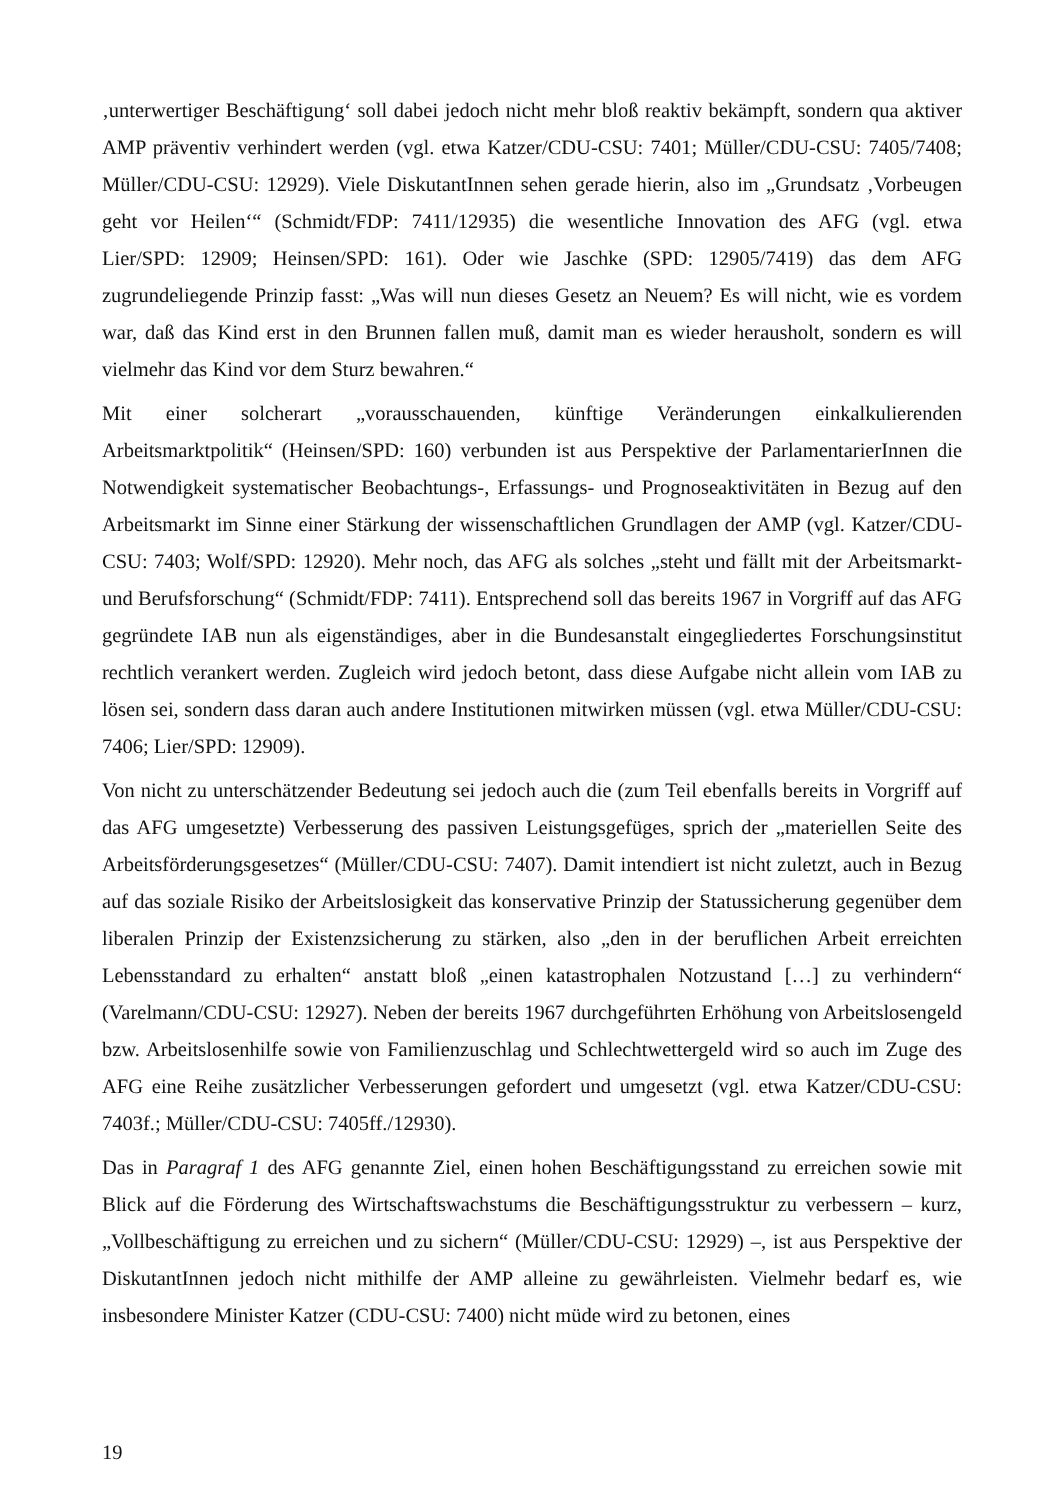‚unterwertiger Beschäftigung‘ soll dabei jedoch nicht mehr bloß reaktiv bekämpft, sondern qua aktiver AMP präventiv verhindert werden (vgl. etwa Katzer/CDU-CSU: 7401; Müller/CDU-CSU: 7405/7408; Müller/CDU-CSU: 12929). Viele DiskutantInnen sehen gerade hierin, also im „Grundsatz ‚Vorbeugen geht vor Heilen‘“ (Schmidt/FDP: 7411/12935) die wesentliche Innovation des AFG (vgl. etwa Lier/SPD: 12909; Heinsen/SPD: 161). Oder wie Jaschke (SPD: 12905/7419) das dem AFG zugrundeliegende Prinzip fasst: „Was will nun dieses Gesetz an Neuem? Es will nicht, wie es vordem war, daß das Kind erst in den Brunnen fallen muß, damit man es wieder herausholt, sondern es will vielmehr das Kind vor dem Sturz bewahren.“
Mit einer solcherart „vorausschauenden, künftige Veränderungen einkalkulierenden Arbeitsmarktpolitik“ (Heinsen/SPD: 160) verbunden ist aus Perspektive der ParlamentarierInnen die Notwendigkeit systematischer Beobachtungs-, Erfassungs- und Prognoseaktivitäten in Bezug auf den Arbeitsmarkt im Sinne einer Stärkung der wissenschaftlichen Grundlagen der AMP (vgl. Katzer/CDU-CSU: 7403; Wolf/SPD: 12920). Mehr noch, das AFG als solches „steht und fällt mit der Arbeitsmarkt- und Berufsforschung“ (Schmidt/FDP: 7411). Entsprechend soll das bereits 1967 in Vorgriff auf das AFG gegründete IAB nun als eigenständiges, aber in die Bundesanstalt eingegliedertes Forschungsinstitut rechtlich verankert werden. Zugleich wird jedoch betont, dass diese Aufgabe nicht allein vom IAB zu lösen sei, sondern dass daran auch andere Institutionen mitwirken müssen (vgl. etwa Müller/CDU-CSU: 7406; Lier/SPD: 12909).
Von nicht zu unterschätzender Bedeutung sei jedoch auch die (zum Teil ebenfalls bereits in Vorgriff auf das AFG umgesetzte) Verbesserung des passiven Leistungsgefüges, sprich der „materiellen Seite des Arbeitsförderungsgesetzes“ (Müller/CDU-CSU: 7407). Damit intendiert ist nicht zuletzt, auch in Bezug auf das soziale Risiko der Arbeitslosigkeit das konservative Prinzip der Statussicherung gegenüber dem liberalen Prinzip der Existenzsicherung zu stärken, also „den in der beruflichen Arbeit erreichten Lebensstandard zu erhalten“ anstatt bloß „einen katastrophalen Notzustand […] zu verhindern“ (Varelmann/CDU-CSU: 12927). Neben der bereits 1967 durchgeführten Erhöhung von Arbeitslosengeld bzw. Arbeitslosenhilfe sowie von Familienzuschlag und Schlechtwettergeld wird so auch im Zuge des AFG eine Reihe zusätzlicher Verbesserungen gefordert und umgesetzt (vgl. etwa Katzer/CDU-CSU: 7403f.; Müller/CDU-CSU: 7405ff./12930).
Das in Paragraf 1 des AFG genannte Ziel, einen hohen Beschäftigungsstand zu erreichen sowie mit Blick auf die Förderung des Wirtschaftswachstums die Beschäftigungsstruktur zu verbessern – kurz, „Vollbeschäftigung zu erreichen und zu sichern“ (Müller/CDU-CSU: 12929) –, ist aus Perspektive der DiskutantInnen jedoch nicht mithilfe der AMP alleine zu gewährleisten. Vielmehr bedarf es, wie insbesondere Minister Katzer (CDU-CSU: 7400) nicht müde wird zu betonen, eines
19